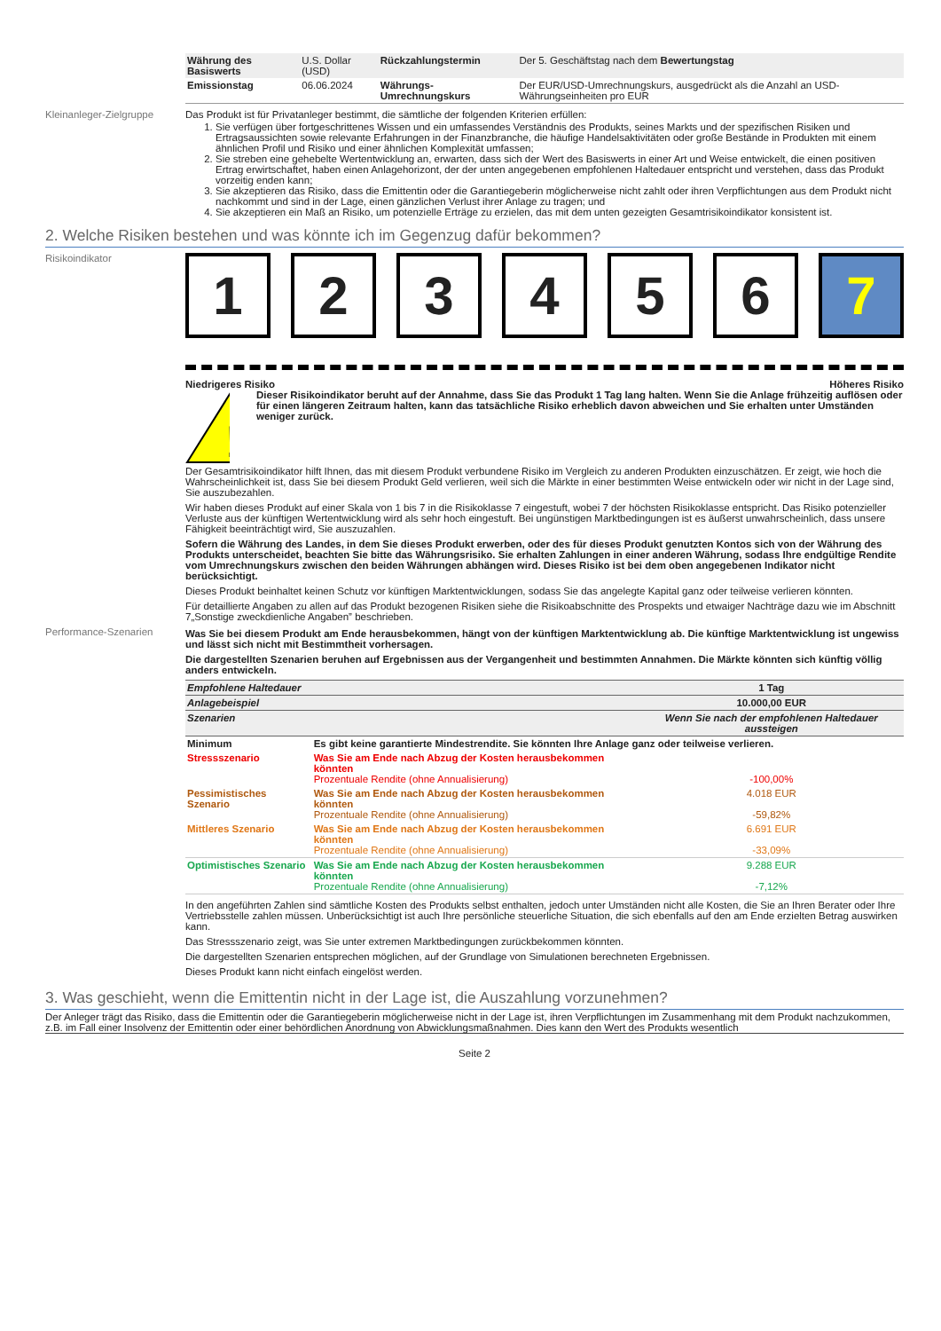| Währung des Basiswerts | U.S. Dollar (USD) | Rückzahlungstermin | Der 5. Geschäftstag nach dem Bewertungstag |
| Emissionstag | 06.06.2024 | Währungs-Umrechnungskurs | Der EUR/USD-Umrechnungskurs, ausgedrückt als die Anzahl an USD-Währungseinheiten pro EUR |
Kleinanleger-Zielgruppe
Das Produkt ist für Privatanleger bestimmt, die sämtliche der folgenden Kriterien erfüllen:
1. Sie verfügen über fortgeschrittenes Wissen und ein umfassendes Verständnis des Produkts, seines Markts und der spezifischen Risiken und Ertragsaussichten sowie relevante Erfahrungen in der Finanzbranche, die häufige Handelsaktivitäten oder große Bestände in Produkten mit einem ähnlichen Profil und Risiko und einer ähnlichen Komplexität umfassen;
2. Sie streben eine gehebelte Wertentwicklung an, erwarten, dass sich der Wert des Basiswerts in einer Art und Weise entwickelt, die einen positiven Ertrag erwirtschaftet, haben einen Anlagehorizont, der der unten angegebenen empfohlenen Haltedauer entspricht und verstehen, dass das Produkt vorzeitig enden kann;
3. Sie akzeptieren das Risiko, dass die Emittentin oder die Garantiegeberin möglicherweise nicht zahlt oder ihren Verpflichtungen aus dem Produkt nicht nachkommt und sind in der Lage, einen gänzlichen Verlust ihrer Anlage zu tragen; und
4. Sie akzeptieren ein Maß an Risiko, um potenzielle Erträge zu erzielen, das mit dem unten gezeigten Gesamtrisikoindikator konsistent ist.
2. Welche Risiken bestehen und was könnte ich im Gegenzug dafür bekommen?
Risikoindikator
1 2 3 4 5 6 7
Niedrigeres Risiko Höheres Risiko
!
Dieser Risikoindikator beruht auf der Annahme, dass Sie das Produkt 1 Tag lang halten. Wenn Sie die Anlage frühzeitig auflösen oder für einen längeren Zeitraum halten, kann das tatsächliche Risiko erheblich davon abweichen und Sie erhalten unter Umständen weniger zurück.
Der Gesamtrisikoindikator hilft Ihnen, das mit diesem Produkt verbundene Risiko im Vergleich zu anderen Produkten einzuschätzen. Er zeigt, wie hoch die Wahrscheinlichkeit ist, dass Sie bei diesem Produkt Geld verlieren, weil sich die Märkte in einer bestimmten Weise entwickeln oder wir nicht in der Lage sind, Sie auszubezahlen.
Wir haben dieses Produkt auf einer Skala von 1 bis 7 in die Risikoklasse 7 eingestuft, wobei 7 der höchsten Risikoklasse entspricht. Das Risiko potenzieller Verluste aus der künftigen Wertentwicklung wird als sehr hoch eingestuft. Bei ungünstigen Marktbedingungen ist es äußerst unwahrscheinlich, dass unsere Fähigkeit beeinträchtigt wird, Sie auszuzahlen.
Sofern die Währung des Landes, in dem Sie dieses Produkt erwerben, oder des für dieses Produkt genutzten Kontos sich von der Währung des Produkts unterscheidet, beachten Sie bitte das Währungsrisiko. Sie erhalten Zahlungen in einer anderen Währung, sodass Ihre endgültige Rendite vom Umrechnungskurs zwischen den beiden Währungen abhängen wird. Dieses Risiko ist bei dem oben angegebenen Indikator nicht berücksichtigt.
Dieses Produkt beinhaltet keinen Schutz vor künftigen Marktentwicklungen, sodass Sie das angelegte Kapital ganz oder teilweise verlieren könnten.
Für detaillierte Angaben zu allen auf das Produkt bezogenen Risiken siehe die Risikoabschnitte des Prospekts und etwaiger Nachträge dazu wie im Abschnitt 7„Sonstige zweckdienliche Angaben” beschrieben.
Performance-Szenarien Was Sie bei diesem Produkt am Ende herausbekommen, hängt von der künftigen Marktentwicklung ab. Die künftige Marktentwicklung ist ungewiss und lässt sich nicht mit Bestimmtheit vorhersagen.
Die dargestellten Szenarien beruhen auf Ergebnissen aus der Vergangenheit und bestimmten Annahmen. Die Märkte könnten sich künftig völlig anders entwickeln.
| Empfohlene Haltedauer | | 1 Tag |
| --- | --- | --- |
| Anlagebeispiel | | 10.000,00 EUR |
| Szenarien | | Wenn Sie nach der empfohlenen Haltedauer aussteigen |
| Minimum | Es gibt keine garantierte Mindestrendite. Sie könnten Ihre Anlage ganz oder teilweise verlieren. | |
| Stressszenario | Was Sie am Ende nach Abzug der Kosten herausbekommen könnten Prozentuale Rendite (ohne Annualisierung) | -100,00% |
| Pessimistisches Szenario | Was Sie am Ende nach Abzug der Kosten herausbekommen könnten Prozentuale Rendite (ohne Annualisierung) | 4.018 EUR -59,82% |
| Mittleres Szenario | Was Sie am Ende nach Abzug der Kosten herausbekommen könnten Prozentuale Rendite (ohne Annualisierung) | 6.691 EUR -33,09% |
| Optimistisches Szenario | Was Sie am Ende nach Abzug der Kosten herausbekommen könnten Prozentuale Rendite (ohne Annualisierung) | 9.288 EUR -7,12% |
In den angeführten Zahlen sind sämtliche Kosten des Produkts selbst enthalten, jedoch unter Umständen nicht alle Kosten, die Sie an Ihren Berater oder Ihre Vertriebsstelle zahlen müssen. Unberücksichtigt ist auch Ihre persönliche steuerliche Situation, die sich ebenfalls auf den am Ende erzielten Betrag auswirken kann.
Das Stressszenario zeigt, was Sie unter extremen Marktbedingungen zurückbekommen könnten.
Die dargestellten Szenarien entsprechen möglichen, auf der Grundlage von Simulationen berechneten Ergebnissen.
Dieses Produkt kann nicht einfach eingelöst werden.
3. Was geschieht, wenn die Emittentin nicht in der Lage ist, die Auszahlung vorzunehmen?
Der Anleger trägt das Risiko, dass die Emittentin oder die Garantiegeberin möglicherweise nicht in der Lage ist, ihren Verpflichtungen im Zusammenhang mit dem Produkt nachzukommen, z.B. im Fall einer Insolvenz der Emittentin oder einer behördlichen Anordnung von Abwicklungsmaßnahmen. Dies kann den Wert des Produkts wesentlich
Seite 2